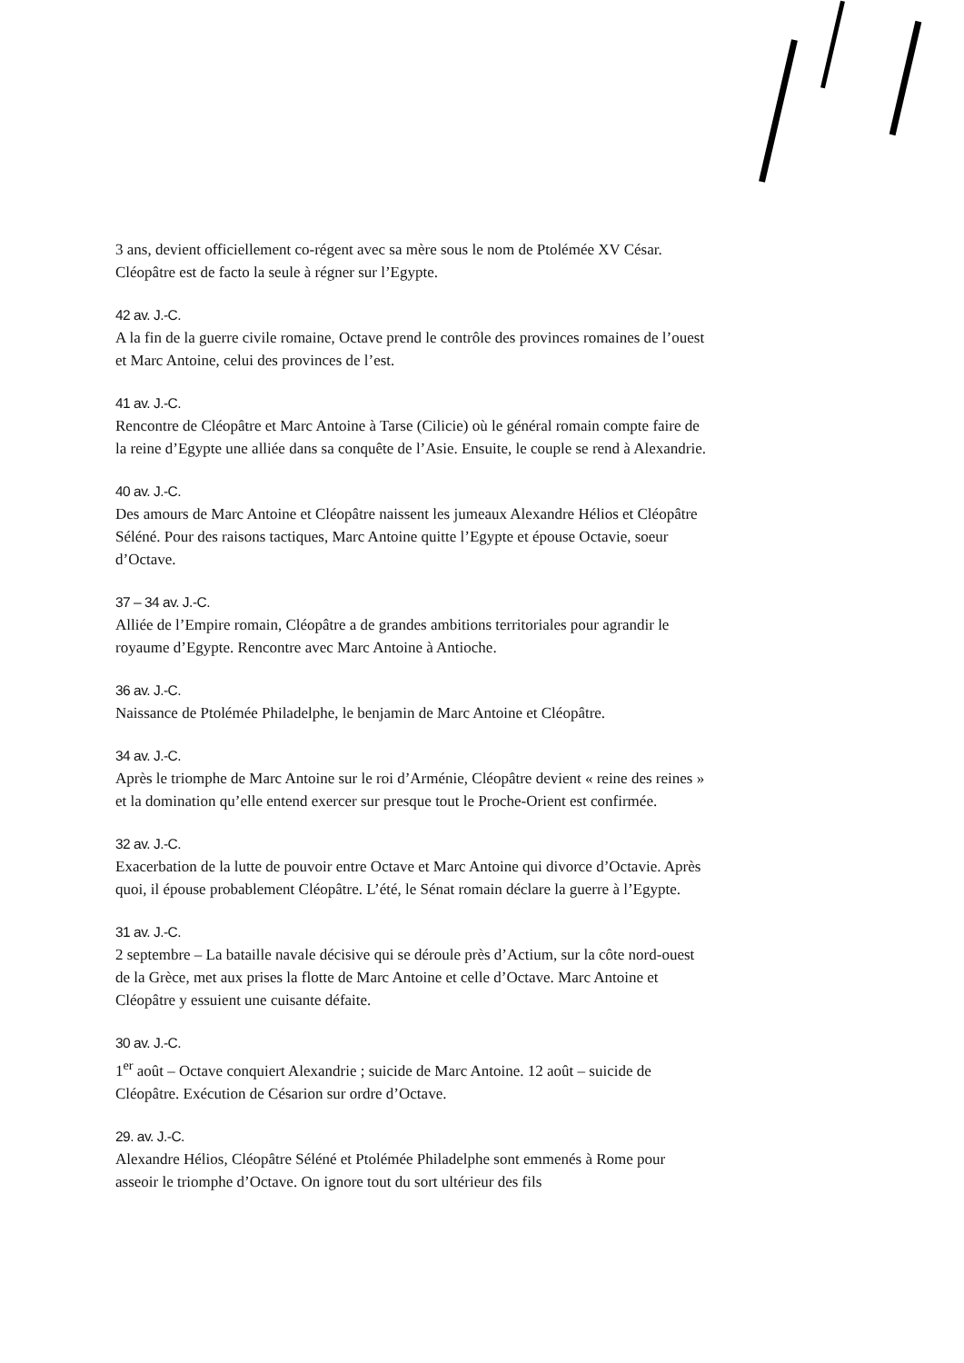3 ans, devient officiellement co-régent avec sa mère sous le nom de Ptolémée XV César. Cléopâtre est de facto la seule à régner sur l’Egypte.
42 av. J.-C.
A la fin de la guerre civile romaine, Octave prend le contrôle des provinces romaines de l’ouest et Marc Antoine, celui des provinces de l’est.
41 av. J.-C.
Rencontre de Cléopâtre et Marc Antoine à Tarse (Cilicie) où le général romain compte faire de la reine d’Egypte une alliée dans sa conquête de l’Asie. Ensuite, le couple se rend à Alexandrie.
40 av. J.-C.
Des amours de Marc Antoine et Cléopâtre naissent les jumeaux Alexandre Hélios et Cléopâtre Séléné. Pour des raisons tactiques, Marc Antoine quitte l’Egypte et épouse Octavie, soeur d’Octave.
37 – 34 av. J.-C.
Alliée de l’Empire romain, Cléopâtre a de grandes ambitions territoriales pour agrandir le royaume d’Egypte. Rencontre avec Marc Antoine à Antioche.
36 av. J.-C.
Naissance de Ptolémée Philadelphe, le benjamin de Marc Antoine et Cléopâtre.
34 av. J.-C.
Après le triomphe de Marc Antoine sur le roi d’Arménie, Cléopâtre devient « reine des reines » et la domination qu’elle entend exercer sur presque tout le Proche-Orient est confirmée.
32 av. J.-C.
Exacerbation de la lutte de pouvoir entre Octave et Marc Antoine qui divorce d’Octavie. Après quoi, il épouse probablement Cléopâtre. L’été, le Sénat romain déclare la guerre à l’Egypte.
31 av. J.-C.
2 septembre – La bataille navale décisive qui se déroule près d’Actium, sur la côte nord-ouest de la Grèce, met aux prises la flotte de Marc Antoine et celle d’Octave. Marc Antoine et Cléopâtre y essuient une cuisante défaite.
30 av. J.-C.
1<sup>er</sup> août – Octave conquiert Alexandrie ; suicide de Marc Antoine. 12 août – suicide de Cléopâtre. Exécution de Césarion sur ordre d’Octave.
29. av. J.-C.
Alexandre Hélios, Cléopâtre Séléné et Ptolémée Philadelphe sont emmenés à Rome pour asseoir le triomphe d’Octave. On ignore tout du sort ultérieur des fils